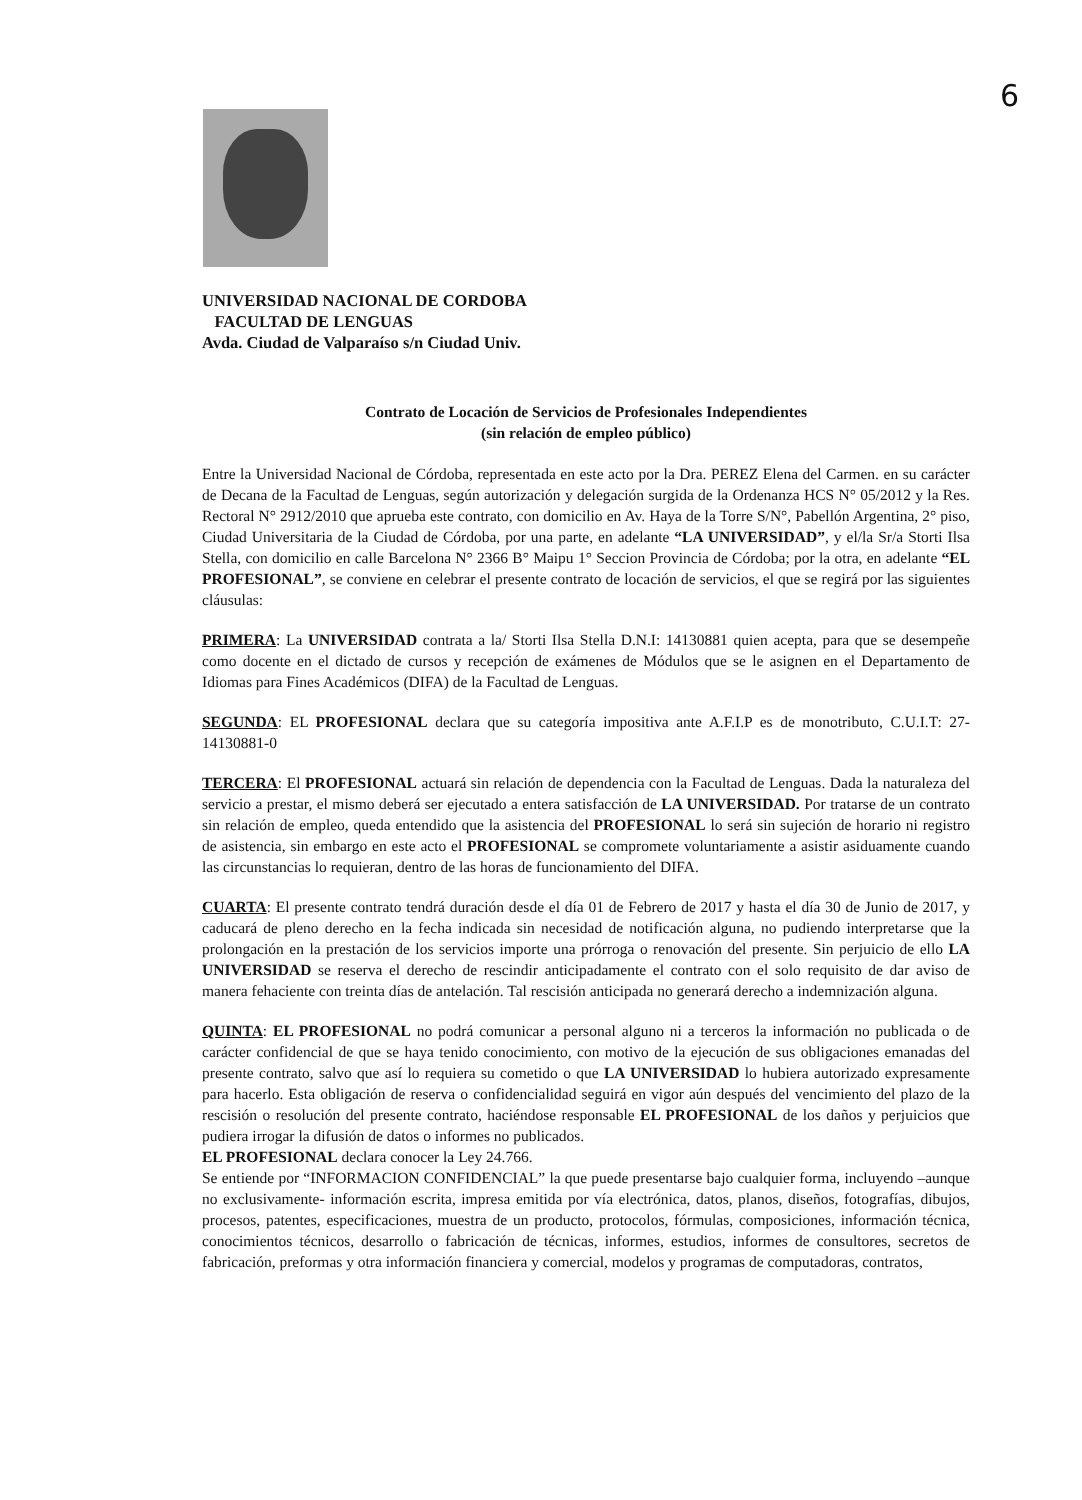6
UNIVERSIDAD NACIONAL DE CORDOBA
FACULTAD DE LENGUAS
Avda. Ciudad de Valparaíso s/n Ciudad Univ.
Contrato de Locación de Servicios de Profesionales Independientes
(sin relación de empleo público)
Entre la Universidad Nacional de Córdoba, representada en este acto por la Dra. PEREZ Elena del Carmen. en su carácter de Decana de la Facultad de Lenguas, según autorización y delegación surgida de la Ordenanza HCS N° 05/2012 y la Res. Rectoral N° 2912/2010 que aprueba este contrato, con domicilio en Av. Haya de la Torre S/N°, Pabellón Argentina, 2° piso, Ciudad Universitaria de la Ciudad de Córdoba, por una parte, en adelante “LA UNIVERSIDAD”, y el/la Sr/a Storti Ilsa Stella, con domicilio en calle Barcelona N° 2366 B° Maipu 1° Seccion Provincia de Córdoba; por la otra, en adelante “EL PROFESIONAL”, se conviene en celebrar el presente contrato de locación de servicios, el que se regirá por las siguientes cláusulas:
PRIMERA: La UNIVERSIDAD contrata a la/ Storti Ilsa Stella D.N.I: 14130881 quien acepta, para que se desempeñe como docente en el dictado de cursos y recepción de exámenes de Módulos que se le asignen en el Departamento de Idiomas para Fines Académicos (DIFA) de la Facultad de Lenguas.
SEGUNDA: EL PROFESIONAL declara que su categoría impositiva ante A.F.I.P es de monotributo, C.U.I.T: 27-14130881-0
TERCERA: El PROFESIONAL actuará sin relación de dependencia con la Facultad de Lenguas. Dada la naturaleza del servicio a prestar, el mismo deberá ser ejecutado a entera satisfacción de LA UNIVERSIDAD. Por tratarse de un contrato sin relación de empleo, queda entendido que la asistencia del PROFESIONAL lo será sin sujeción de horario ni registro de asistencia, sin embargo en este acto el PROFESIONAL se compromete voluntariamente a asistir asiduamente cuando las circunstancias lo requieran, dentro de las horas de funcionamiento del DIFA.
CUARTA: El presente contrato tendrá duración desde el día 01 de Febrero de 2017 y hasta el día 30 de Junio de 2017, y caducará de pleno derecho en la fecha indicada sin necesidad de notificación alguna, no pudiendo interpretarse que la prolongación en la prestación de los servicios importe una prórroga o renovación del presente. Sin perjuicio de ello LA UNIVERSIDAD se reserva el derecho de rescindir anticipadamente el contrato con el solo requisito de dar aviso de manera fehaciente con treinta días de antelación. Tal rescisión anticipada no generará derecho a indemnización alguna.
QUINTA: EL PROFESIONAL no podrá comunicar a personal alguno ni a terceros la información no publicada o de carácter confidencial de que se haya tenido conocimiento, con motivo de la ejecución de sus obligaciones emanadas del presente contrato, salvo que así lo requiera su cometido o que LA UNIVERSIDAD lo hubiera autorizado expresamente para hacerlo. Esta obligación de reserva o confidencialidad seguirá en vigor aún después del vencimiento del plazo de la rescisión o resolución del presente contrato, haciéndose responsable EL PROFESIONAL de los daños y perjuicios que pudiera irrogar la difusión de datos o informes no publicados.
EL PROFESIONAL declara conocer la Ley 24.766.
Se entiende por “INFORMACION CONFIDENCIAL” la que puede presentarse bajo cualquier forma, incluyendo –aunque no exclusivamente- información escrita, impresa emitida por vía electrónica, datos, planos, diseños, fotografías, dibujos, procesos, patentes, especificaciones, muestra de un producto, protocolos, fórmulas, composiciones, información técnica, conocimientos técnicos, desarrollo o fabricación de técnicas, informes, estudios, informes de consultores, secretos de fabricación, preformas y otra información financiera y comercial, modelos y programas de computadoras, contratos,